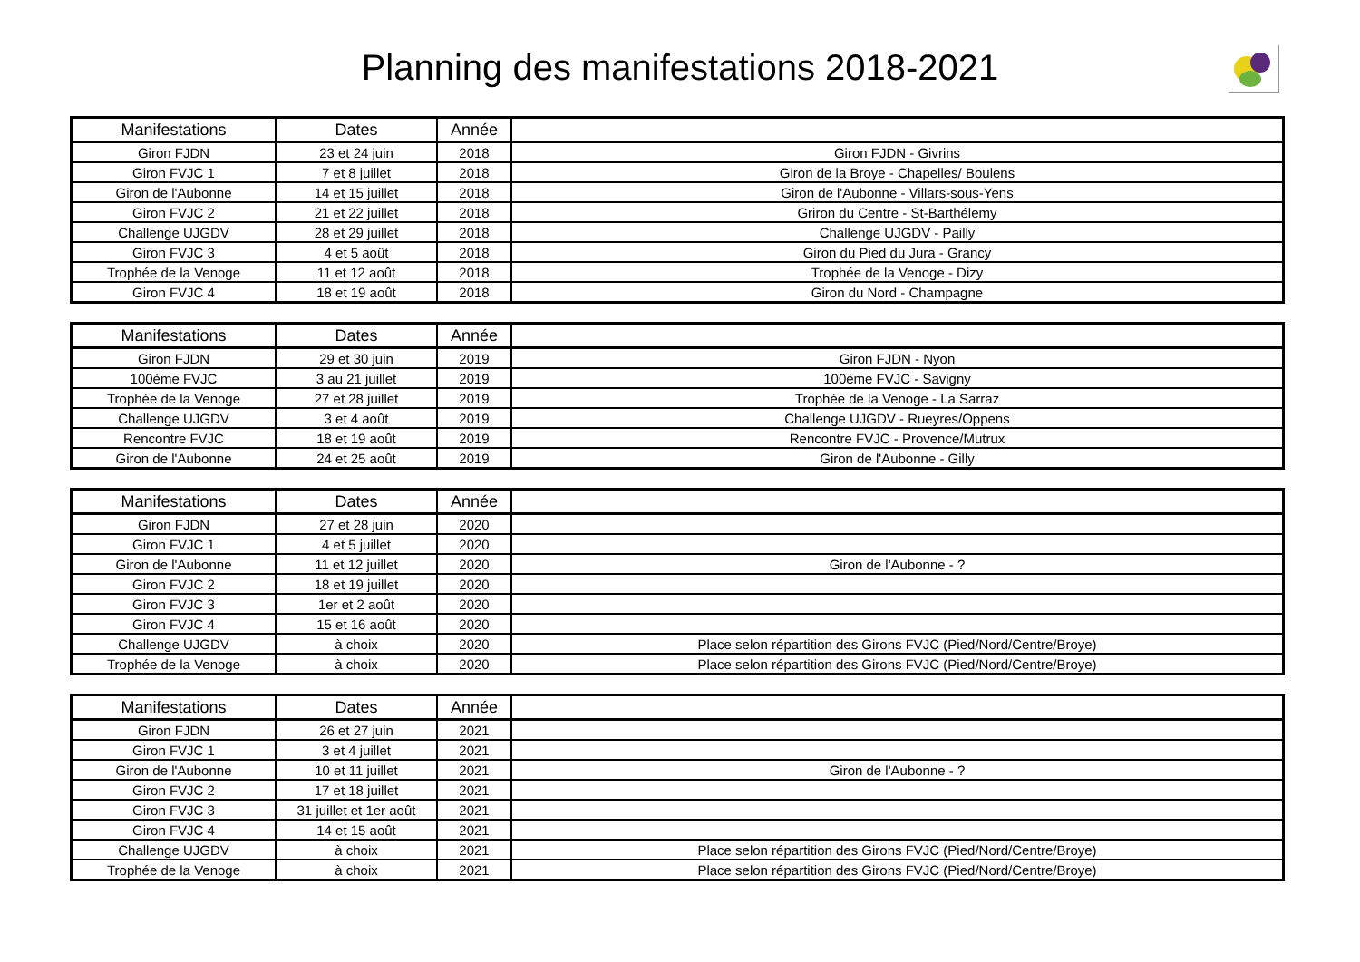Planning des manifestations 2018-2021
| Manifestations | Dates | Année | |
| --- | --- | --- | --- |
| Giron FJDN | 23 et 24 juin | 2018 | Giron FJDN - Givrins |
| Giron FVJC 1 | 7 et 8 juillet | 2018 | Giron de la Broye - Chapelles/ Boulens |
| Giron de l'Aubonne | 14 et 15 juillet | 2018 | Giron de l'Aubonne - Villars-sous-Yens |
| Giron FVJC 2 | 21 et 22 juillet | 2018 | Griron du Centre - St-Barthélemy |
| Challenge UJGDV | 28 et 29 juillet | 2018 | Challenge UJGDV - Pailly |
| Giron FVJC 3 | 4 et 5 août | 2018 | Giron du Pied du Jura - Grancy |
| Trophée de la Venoge | 11 et 12 août | 2018 | Trophée de la Venoge - Dizy |
| Giron FVJC 4 | 18 et 19 août | 2018 | Giron du Nord - Champagne |
| Manifestations | Dates | Année | |
| --- | --- | --- | --- |
| Giron FJDN | 29 et 30 juin | 2019 | Giron FJDN - Nyon |
| 100ème FVJC | 3 au 21 juillet | 2019 | 100ème FVJC - Savigny |
| Trophée de la Venoge | 27 et 28 juillet | 2019 | Trophée de la Venoge - La Sarraz |
| Challenge UJGDV | 3 et 4 août | 2019 | Challenge UJGDV - Rueyres/Oppens |
| Rencontre FVJC | 18 et 19 août | 2019 | Rencontre FVJC - Provence/Mutrux |
| Giron de l'Aubonne | 24 et 25 août | 2019 | Giron de l'Aubonne - Gilly |
| Manifestations | Dates | Année | |
| --- | --- | --- | --- |
| Giron FJDN | 27 et 28 juin | 2020 | |
| Giron FVJC 1 | 4 et 5 juillet | 2020 | |
| Giron de l'Aubonne | 11 et 12 juillet | 2020 | Giron de l'Aubonne - ? |
| Giron FVJC 2 | 18 et 19 juillet | 2020 | |
| Giron FVJC 3 | 1er et 2 août | 2020 | |
| Giron FVJC 4 | 15 et 16 août | 2020 | |
| Challenge UJGDV | à choix | 2020 | Place selon répartition des Girons FVJC (Pied/Nord/Centre/Broye) |
| Trophée de la Venoge | à choix | 2020 | Place selon répartition des Girons FVJC (Pied/Nord/Centre/Broye) |
| Manifestations | Dates | Année | |
| --- | --- | --- | --- |
| Giron FJDN | 26 et 27 juin | 2021 | |
| Giron FVJC 1 | 3 et 4 juillet | 2021 | |
| Giron de l'Aubonne | 10 et 11 juillet | 2021 | Giron de l'Aubonne - ? |
| Giron FVJC 2 | 17 et 18 juillet | 2021 | |
| Giron FVJC 3 | 31 juillet et 1er août | 2021 | |
| Giron FVJC 4 | 14 et 15 août | 2021 | |
| Challenge UJGDV | à choix | 2021 | Place selon répartition des Girons FVJC (Pied/Nord/Centre/Broye) |
| Trophée de la Venoge | à choix | 2021 | Place selon répartition des Girons FVJC (Pied/Nord/Centre/Broye) |